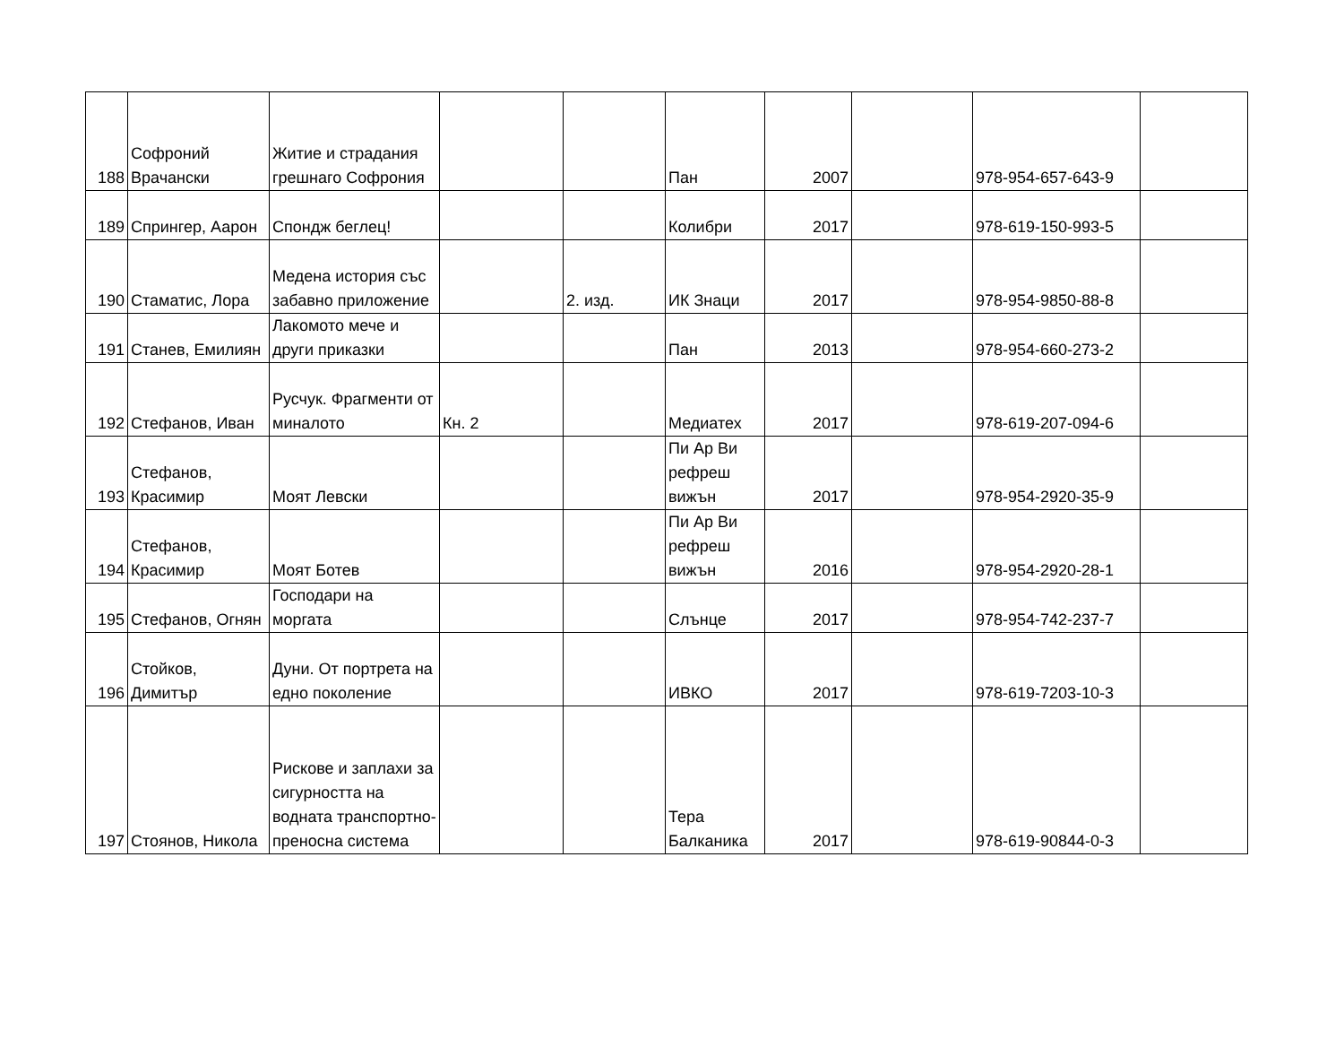| 188 | Софроний Врачански | Житие и страдания грешнаго Софрония | | | Пан | 2007 | | 978-954-657-643-9 | |
| 189 | Спрингер, Аарон | Спондж беглец! | | | Колибри | 2017 | | 978-619-150-993-5 | |
| 190 | Стаматис, Лора | Медена история със забавно приложение | | 2. изд. | ИК Знаци | 2017 | | 978-954-9850-88-8 | |
| 191 | Станев, Емилиян | Лакомото мече и други приказки | | | Пан | 2013 | | 978-954-660-273-2 | |
| 192 | Стефанов, Иван | Русчук. Фрагменти от миналото | Кн. 2 | | Медиатех | 2017 | | 978-619-207-094-6 | |
| 193 | Стефанов, Красимир | Моят Левски | | | Пи Ар Ви рефреш вижън | 2017 | | 978-954-2920-35-9 | |
| 194 | Стефанов, Красимир | Моят Ботев | | | Пи Ар Ви рефреш вижън | 2016 | | 978-954-2920-28-1 | |
| 195 | Стефанов, Огнян | Господари на моргата | | | Слънце | 2017 | | 978-954-742-237-7 | |
| 196 | Стойков, Димитър | Дуни. От портрета на едно поколение | | | ИВКО | 2017 | | 978-619-7203-10-3 | |
| 197 | Стоянов, Никола | Рискове и заплахи за сигурността на водната транспортно-преносна система | | | Тера Балканика | 2017 | | 978-619-90844-0-3 | |